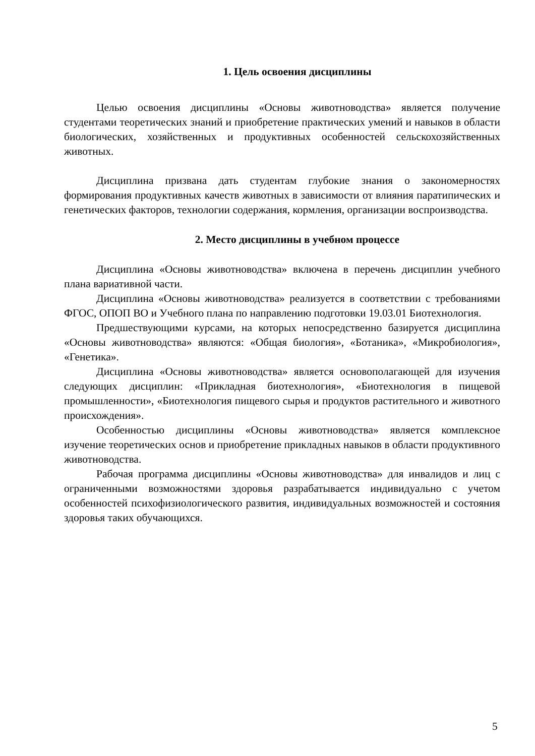1. Цель освоения дисциплины
Целью освоения дисциплины «Основы животноводства» является получение студентами теоретических знаний и приобретение практических умений и навыков в области биологических, хозяйственных и продуктивных особенностей сельскохозяйственных животных.
Дисциплина призвана дать студентам глубокие знания о закономерностях формирования продуктивных качеств животных в зависимости от влияния паратипических и генетических факторов, технологии содержания, кормления, организации воспроизводства.
2. Место дисциплины в учебном процессе
Дисциплина «Основы животноводства» включена в перечень дисциплин учебного плана вариативной части.
Дисциплина «Основы животноводства» реализуется в соответствии с требованиями ФГОС, ОПОП ВО и Учебного плана по направлению подготовки 19.03.01 Биотехнология.
Предшествующими курсами, на которых непосредственно базируется дисциплина «Основы животноводства» являются: «Общая биология», «Ботаника», «Микробиология», «Генетика».
Дисциплина «Основы животноводства» является основополагающей для изучения следующих дисциплин: «Прикладная биотехнология», «Биотехнология в пищевой промышленности», «Биотехнология пищевого сырья и продуктов растительного и животного происхождения».
Особенностью дисциплины «Основы животноводства» является комплексное изучение теоретических основ и приобретение прикладных навыков в области продуктивного животноводства.
Рабочая программа дисциплины «Основы животноводства» для инвалидов и лиц с ограниченными возможностями здоровья разрабатывается индивидуально с учетом особенностей психофизиологического развития, индивидуальных возможностей и состояния здоровья таких обучающихся.
5